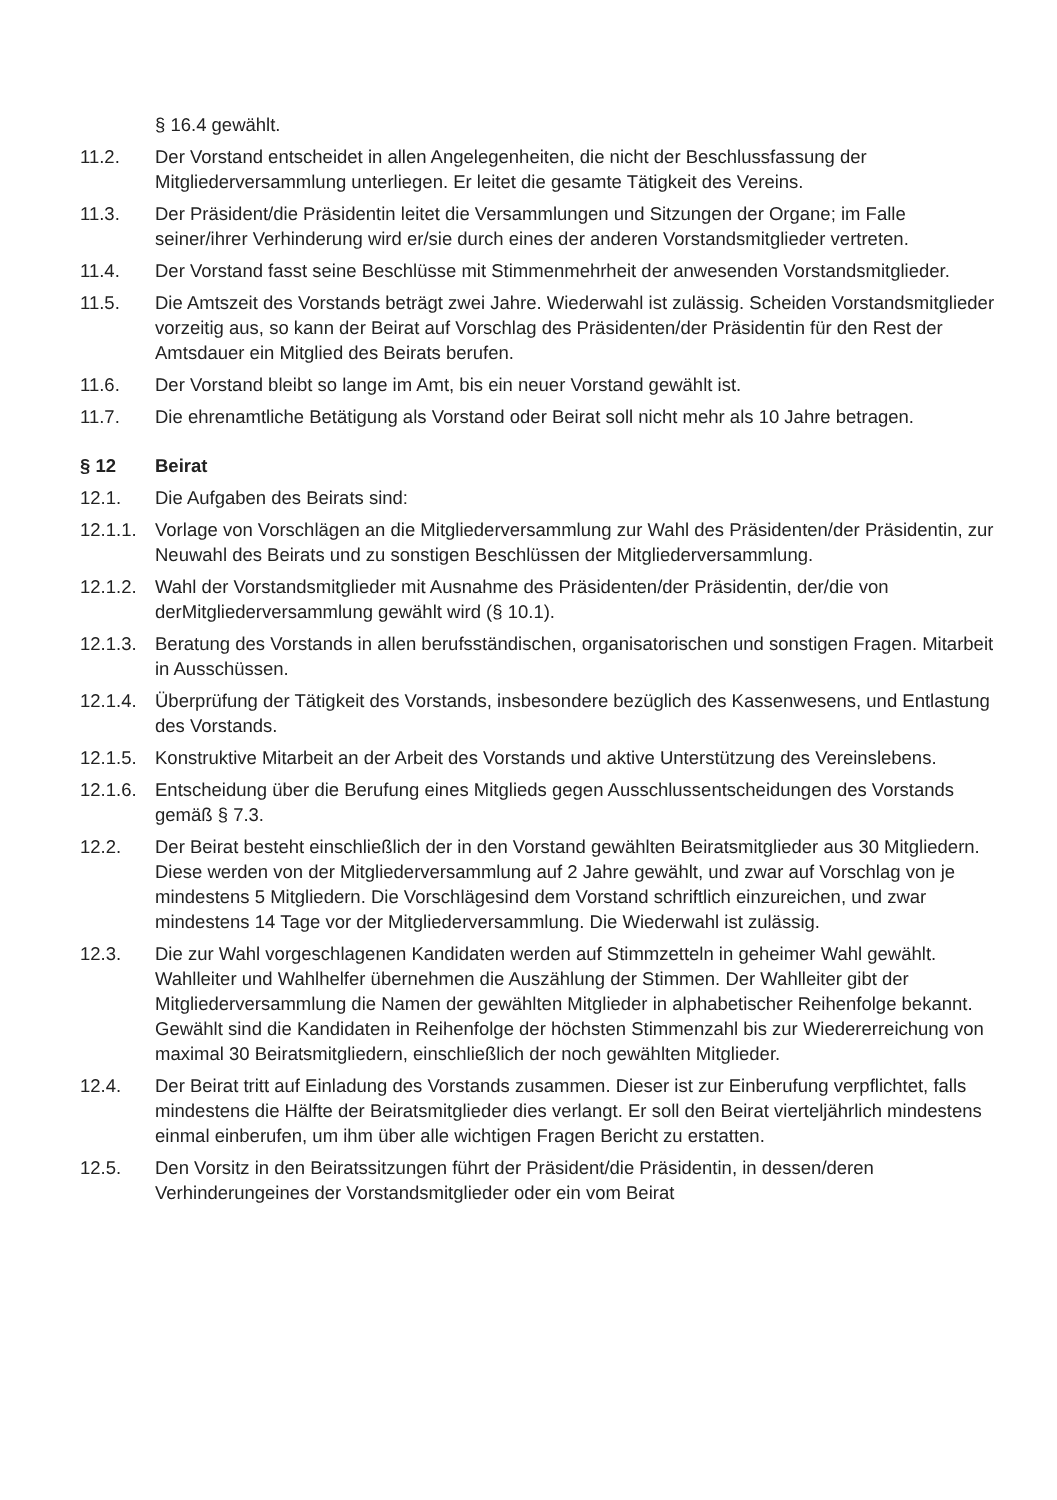§ 16.4 gewählt.
11.2. Der Vorstand entscheidet in allen Angelegenheiten, die nicht der Beschlussfassung der Mitgliederversammlung unterliegen. Er leitet die gesamte Tätigkeit des Vereins.
11.3. Der Präsident/die Präsidentin leitet die Versammlungen und Sitzungen der Organe; im Falle seiner/ihrer Verhinderung wird er/sie durch eines der anderen Vorstandsmitglieder vertreten.
11.4. Der Vorstand fasst seine Beschlüsse mit Stimmenmehrheit der anwesenden Vorstandsmitglieder.
11.5. Die Amtszeit des Vorstands beträgt zwei Jahre. Wiederwahl ist zulässig. Scheiden Vorstandsmitglieder vorzeitig aus, so kann der Beirat auf Vorschlag des Präsidenten/der Präsidentin für den Rest der Amtsdauer ein Mitglied des Beirats berufen.
11.6. Der Vorstand bleibt so lange im Amt, bis ein neuer Vorstand gewählt ist.
11.7. Die ehrenamtliche Betätigung als Vorstand oder Beirat soll nicht mehr als 10 Jahre betragen.
§ 12 Beirat
12.1. Die Aufgaben des Beirats sind:
12.1.1.
Vorlage von Vorschlägen an die Mitgliederversammlung zur Wahl des Präsidenten/der Präsidentin, zur Neuwahl des Beirats und zu sonstigen Beschlüssen der Mitgliederversammlung.
12.1.2.
Wahl der Vorstandsmitglieder mit Ausnahme des Präsidenten/der Präsidentin, der/die von derMitgliederversammlung gewählt wird (§ 10.1).
12.1.3.
Beratung des Vorstands in allen berufsständischen, organisatorischen und sonstigen Fragen. Mitarbeit in Ausschüssen.
12.1.4.
Überprüfung der Tätigkeit des Vorstands, insbesondere bezüglich des Kassenwesens, und Entlastung des Vorstands.
12.1.5.
Konstruktive Mitarbeit an der Arbeit des Vorstands und aktive Unterstützung des Vereinslebens.
12.1.6.
Entscheidung über die Berufung eines Mitglieds gegen Ausschlussentscheidungen des Vorstands gemäß § 7.3.
12.2. Der Beirat besteht einschließlich der in den Vorstand gewählten Beiratsmitglieder aus 30 Mitgliedern. Diese werden von der Mitgliederversammlung auf 2 Jahre gewählt, und zwar auf Vorschlag von je mindestens 5 Mitgliedern. Die Vorschlägesind dem Vorstand schriftlich einzureichen, und zwar mindestens 14 Tage vor der Mitgliederversammlung. Die Wiederwahl ist zulässig.
12.3. Die zur Wahl vorgeschlagenen Kandidaten werden auf Stimmzetteln in geheimer Wahl gewählt. Wahlleiter und Wahlhelfer übernehmen die Auszählung der Stimmen. Der Wahlleiter gibt der Mitgliederversammlung die Namen der gewählten Mitglieder in alphabetischer Reihenfolge bekannt. Gewählt sind die Kandidaten in Reihenfolge der höchsten Stimmenzahl bis zur Wiedererreichung von maximal 30 Beiratsmitgliedern, einschließlich der noch gewählten Mitglieder.
12.4. Der Beirat tritt auf Einladung des Vorstands zusammen. Dieser ist zur Einberufung verpflichtet, falls mindestens die Hälfte der Beiratsmitglieder dies verlangt. Er soll den Beirat vierteljährlich mindestens einmal einberufen, um ihm über alle wichtigen Fragen Bericht zu erstatten.
12.5. Den Vorsitz in den Beiratssitzungen führt der Präsident/die Präsidentin, in dessen/deren Verhinderungeines der Vorstandsmitglieder oder ein vom Beirat